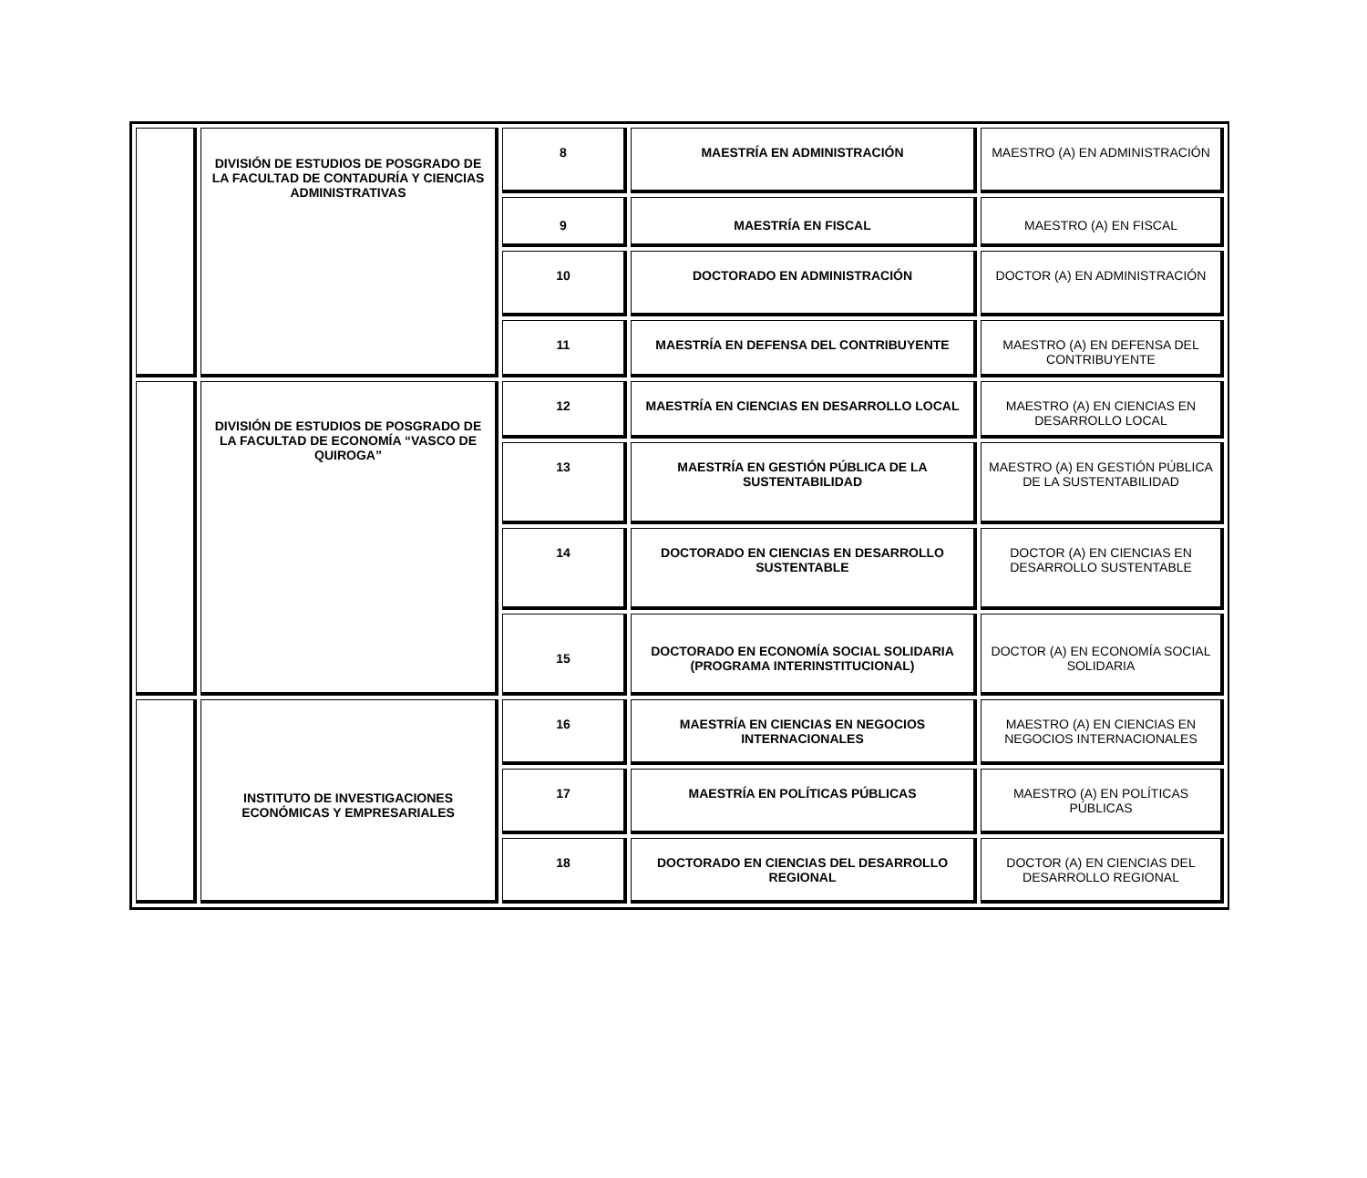| | DIVISIÓN DE ESTUDIOS DE POSGRADO DE LA FACULTAD DE CONTADURÍA Y CIENCIAS ADMINISTRATIVAS | 8 | MAESTRÍA EN ADMINISTRACIÓN | MAESTRO (A) EN ADMINISTRACIÓN |
| | | 9 | MAESTRÍA EN FISCAL | MAESTRO (A) EN FISCAL |
| | | 10 | DOCTORADO EN ADMINISTRACIÓN | DOCTOR (A) EN ADMINISTRACIÓN |
| | | 11 | MAESTRÍA EN DEFENSA DEL CONTRIBUYENTE | MAESTRO (A) EN DEFENSA DEL CONTRIBUYENTE |
| | DIVISIÓN DE ESTUDIOS DE POSGRADO DE LA FACULTAD DE ECONOMÍA “VASCO DE QUIROGA” | 12 | MAESTRÍA EN CIENCIAS EN DESARROLLO LOCAL | MAESTRO (A) EN CIENCIAS EN DESARROLLO LOCAL |
| | | 13 | MAESTRÍA EN GESTIÓN PÚBLICA DE LA SUSTENTABILIDAD | MAESTRO (A) EN GESTIÓN PÚBLICA DE LA SUSTENTABILIDAD |
| | | 14 | DOCTORADO EN CIENCIAS EN DESARROLLO SUSTENTABLE | DOCTOR (A) EN CIENCIAS EN DESARROLLO SUSTENTABLE |
| | | 15 | DOCTORADO EN ECONOMÍA SOCIAL SOLIDARIA (PROGRAMA INTERINSTITUCIONAL) | DOCTOR (A) EN ECONOMÍA SOCIAL SOLIDARIA |
| | INSTITUTO DE INVESTIGACIONES ECONÓMICAS Y EMPRESARIALES | 16 | MAESTRÍA EN CIENCIAS EN NEGOCIOS INTERNACIONALES | MAESTRO (A) EN CIENCIAS EN NEGOCIOS INTERNACIONALES |
| | | 17 | MAESTRÍA EN POLÍTICAS PÚBLICAS | MAESTRO (A) EN POLÍTICAS PÚBLICAS |
| | | 18 | DOCTORADO EN CIENCIAS DEL DESARROLLO REGIONAL | DOCTOR (A) EN CIENCIAS DEL DESARROLLO REGIONAL |